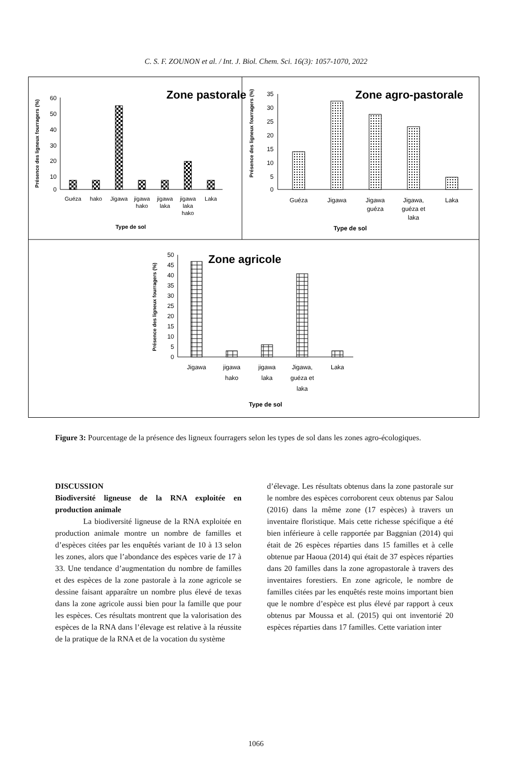C. S. F. ZOUNON et al. / Int. J. Biol. Chem. Sci. 16(3): 1057-1070, 2022
Zone pastorale
60
50
40
30
20
10
0
Guéza
hako
Jigawa
jigawa
hako
jigawa
laka
jigawa
laka
hako
Laka
Type de sol
Présence des ligneux fourragers (%)
Zone agro-pastorale
35
30
25
20
15
10
5
0
Guéza
Jigawa
Jigawa
guéza
Jigawa,
guéza et
laka
Laka
Type de sol
Présence des ligneux fourragers (%)
Zone agricole
50
45
40
35
30
25
20
15
10
5
0
Jigawa
jigawa
hako
jigawa
laka
Jigawa,
guéza et
laka
Laka
Type de sol
Présence des ligneux fourragers (%)
Figure 3: Pourcentage de la présence des ligneux fourragers selon les types de sol dans les zones agro-écologiques.
DISCUSSION
Biodiversité ligneuse de la RNA exploitée en production animale
La biodiversité ligneuse de la RNA exploitée en production animale montre un nombre de familles et d’espèces citées par les enquêtés variant de 10 à 13 selon les zones, alors que l’abondance des espèces varie de 17 à 33. Une tendance d’augmentation du nombre de familles et des espèces de la zone pastorale à la zone agricole se dessine faisant apparaître un nombre plus élevé de texas dans la zone agricole aussi bien pour la famille que pour les espèces. Ces résultats montrent que la valorisation des espèces de la RNA dans l’élevage est relative à la réussite de la pratique de la RNA et de la vocation du système
d’élevage. Les résultats obtenus dans la zone pastorale sur le nombre des espèces corroborent ceux obtenus par Salou (2016) dans la même zone (17 espèces) à travers un inventaire floristique. Mais cette richesse spécifique a été bien inférieure à celle rapportée par Baggnian (2014) qui était de 26 espèces réparties dans 15 familles et à celle obtenue par Haoua (2014) qui était de 37 espèces réparties dans 20 familles dans la zone agropastorale à travers des inventaires forestiers. En zone agricole, le nombre de familles citées par les enquêtés reste moins important bien que le nombre d’espèce est plus élevé par rapport à ceux obtenus par Moussa et al. (2015) qui ont inventorié 20 espèces réparties dans 17 familles. Cette variation inter
1066